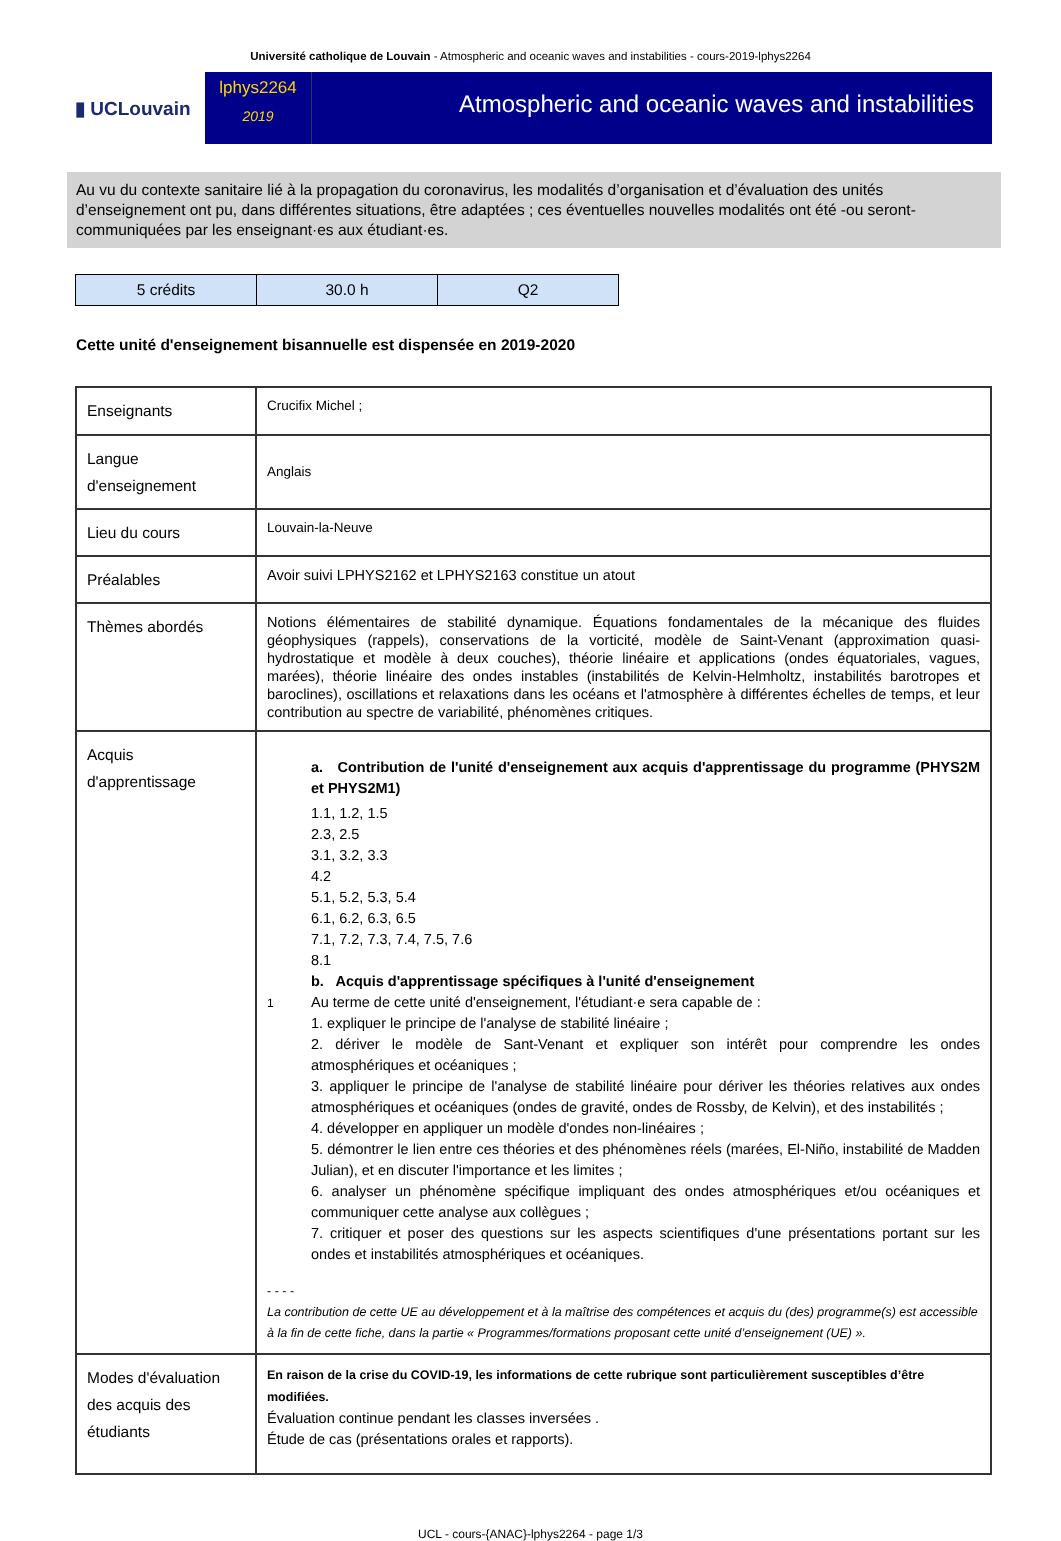Université catholique de Louvain - Atmospheric and oceanic waves and instabilities - cours-2019-lphys2264
▮ UCLouvain
lphys2264
2019
Atmospheric and oceanic waves and instabilities
Au vu du contexte sanitaire lié à la propagation du coronavirus, les modalités d’organisation et d’évaluation des unités d’enseignement ont pu, dans différentes situations, être adaptées ; ces éventuelles nouvelles modalités ont été -ou seront- communiquées par les enseignant·es aux étudiant·es.
| 5 crédits | 30.0 h | Q2 |
Cette unité d'enseignement bisannuelle est dispensée en 2019-2020
| Enseignants | Crucifix Michel ; |
| Langue d'enseignement | Anglais |
| Lieu du cours | Louvain-la-Neuve |
| Préalables | Avoir suivi LPHYS2162 et LPHYS2163 constitue un atout |
| Thèmes abordés | Notions élémentaires de stabilité dynamique. Équations fondamentales de la mécanique des fluides géophysiques (rappels), conservations de la vorticité, modèle de Saint-Venant (approximation quasi-hydrostatique et modèle à deux couches), théorie linéaire et applications (ondes équatoriales, vagues, marées), théorie linéaire des ondes instables (instabilités de Kelvin-Helmholtz, instabilités barotropes et baroclines), oscillations et relaxations dans les océans et l'atmosphère à différentes échelles de temps, et leur contribution au spectre de variabilité, phénomènes critiques. |
| Acquis d'apprentissage | 1 a. Contribution de l'unité d'enseignement aux acquis d'apprentissage du programme (PHYS2M et PHYS2M1) 1.1, 1.2, 1.5 2.3, 2.5 3.1, 3.2, 3.3 4.2 5.1, 5.2, 5.3, 5.4 6.1, 6.2, 6.3, 6.5 7.1, 7.2, 7.3, 7.4, 7.5, 7.6 8.1 b. Acquis d'apprentissage spécifiques à l'unité d'enseignement Au terme de cette unité d'enseignement, l'étudiant·e sera capable de : 1. expliquer le principe de l'analyse de stabilité linéaire ; 2. dériver le modèle de Sant-Venant et expliquer son intérêt pour comprendre les ondes atmosphériques et océaniques ; 3. appliquer le principe de l'analyse de stabilité linéaire pour dériver les théories relatives aux ondes atmosphériques et océaniques (ondes de gravité, ondes de Rossby, de Kelvin), et des instabilités ; 4. développer en appliquer un modèle d'ondes non-linéaires ; 5. démontrer le lien entre ces théories et des phénomènes réels (marées, El-Niño, instabilité de Madden Julian), et en discuter l'importance et les limites ; 6. analyser un phénomène spécifique impliquant des ondes atmosphériques et/ou océaniques et communiquer cette analyse aux collègues ; 7. critiquer et poser des questions sur les aspects scientifiques d'une présentations portant sur les ondes et instabilités atmosphériques et océaniques. - - - - La contribution de cette UE au développement et à la maîtrise des compétences et acquis du (des) programme(s) est accessible à la fin de cette fiche, dans la partie « Programmes/formations proposant cette unité d’enseignement (UE) ». |
| Modes d'évaluation des acquis des étudiants | En raison de la crise du COVID-19, les informations de cette rubrique sont particulièrement susceptibles d’être modifiées. Évaluation continue pendant les classes inversées . Étude de cas (présentations orales et rapports). |
UCL - cours-{ANAC}-lphys2264 - page 1/3